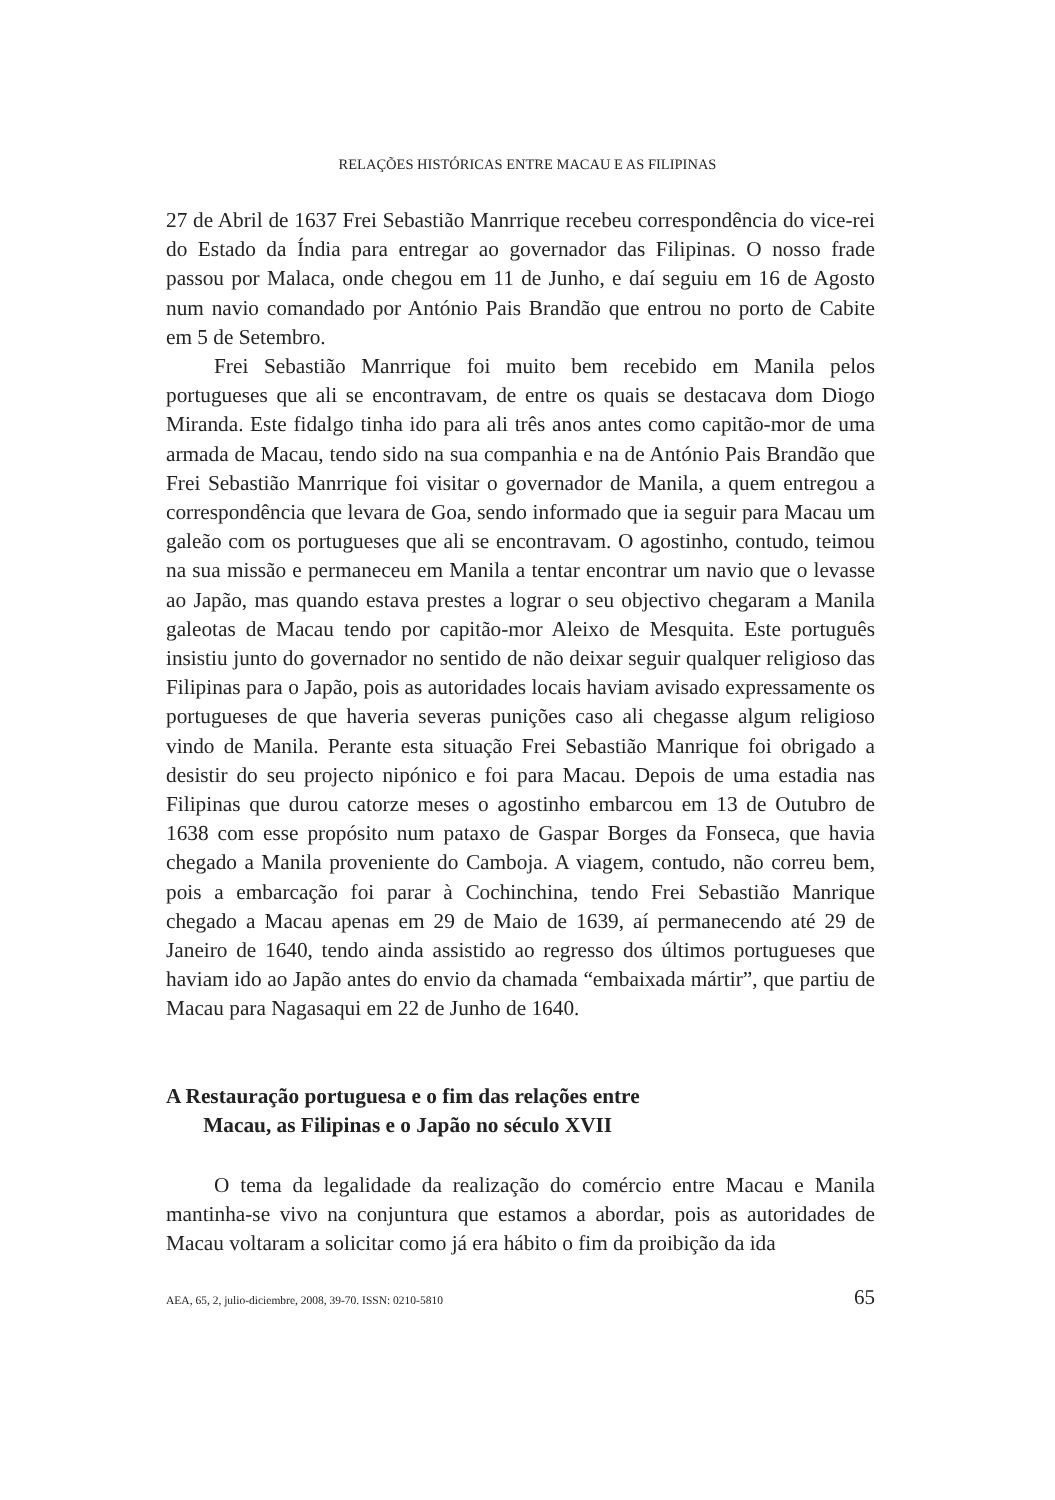RELAÇÕES HISTÓRICAS ENTRE MACAU E AS FILIPINAS
27 de Abril de 1637 Frei Sebastião Manrrique recebeu correspondência do vice-rei do Estado da Índia para entregar ao governador das Filipinas. O nosso frade passou por Malaca, onde chegou em 11 de Junho, e daí seguiu em 16 de Agosto num navio comandado por António Pais Brandão que entrou no porto de Cabite em 5 de Setembro.
Frei Sebastião Manrrique foi muito bem recebido em Manila pelos portugueses que ali se encontravam, de entre os quais se destacava dom Diogo Miranda. Este fidalgo tinha ido para ali três anos antes como capitão-mor de uma armada de Macau, tendo sido na sua companhia e na de António Pais Brandão que Frei Sebastião Manrrique foi visitar o governador de Manila, a quem entregou a correspondência que levara de Goa, sendo informado que ia seguir para Macau um galeão com os portugueses que ali se encontravam. O agostinho, contudo, teimou na sua missão e permaneceu em Manila a tentar encontrar um navio que o levasse ao Japão, mas quando estava prestes a lograr o seu objectivo chegaram a Manila galeotas de Macau tendo por capitão-mor Aleixo de Mesquita. Este português insistiu junto do governador no sentido de não deixar seguir qualquer religioso das Filipinas para o Japão, pois as autoridades locais haviam avisado expressamente os portugueses de que haveria severas punições caso ali chegasse algum religioso vindo de Manila. Perante esta situação Frei Sebastião Manrique foi obrigado a desistir do seu projecto nipónico e foi para Macau. Depois de uma estadia nas Filipinas que durou catorze meses o agostinho embarcou em 13 de Outubro de 1638 com esse propósito num pataxo de Gaspar Borges da Fonseca, que havia chegado a Manila proveniente do Camboja. A viagem, contudo, não correu bem, pois a embarcação foi parar à Cochinchina, tendo Frei Sebastião Manrique chegado a Macau apenas em 29 de Maio de 1639, aí permanecendo até 29 de Janeiro de 1640, tendo ainda assistido ao regresso dos últimos portugueses que haviam ido ao Japão antes do envio da chamada “embaixada mártir”, que partiu de Macau para Nagasaqui em 22 de Junho de 1640.
A Restauração portuguesa e o fim das relações entre
Macau, as Filipinas e o Japão no século XVII
O tema da legalidade da realização do comércio entre Macau e Manila mantinha-se vivo na conjuntura que estamos a abordar, pois as autoridades de Macau voltaram a solicitar como já era hábito o fim da proibição da ida
AEA, 65, 2, julio-diciembre, 2008, 39-70. ISSN: 0210-5810 65